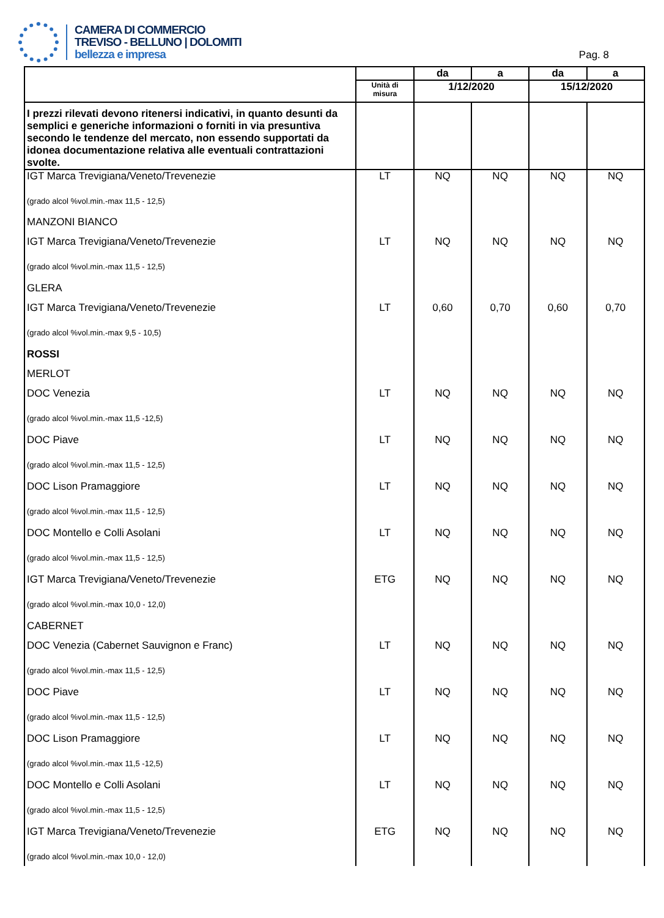CAMERA DI COMMERCIO
TREVISO - BELLUNO | DOLOMITI
bellezza e impresa
Pag. 8
| | | da | a | da | a |
| | Unità di misura | 1/12/2020 | | 15/12/2020 | |
| I prezzi rilevati devono ritenersi indicativi, in quanto desunti da semplici e generiche informazioni o forniti in via presuntiva secondo le tendenze del mercato, non essendo supportati da idonea documentazione relativa alle eventuali contrattazioni svolte. | | | | | |
| IGT Marca Trevigiana/Veneto/Trevenezie (grado alcol %vol.min.-max 11,5 - 12,5) | LT | NQ | NQ | NQ | NQ |
| MANZONI BIANCO | | | | | |
| IGT Marca Trevigiana/Veneto/Trevenezie (grado alcol %vol.min.-max 11,5 - 12,5) | LT | NQ | NQ | NQ | NQ |
| GLERA | | | | | |
| IGT Marca Trevigiana/Veneto/Trevenezie (grado alcol %vol.min.-max 9,5 - 10,5) | LT | 0,60 | 0,70 | 0,60 | 0,70 |
| ROSSI | | | | | |
| MERLOT | | | | | |
| DOC Venezia (grado alcol %vol.min.-max 11,5 -12,5) | LT | NQ | NQ | NQ | NQ |
| DOC Piave (grado alcol %vol.min.-max 11,5 - 12,5) | LT | NQ | NQ | NQ | NQ |
| DOC Lison Pramaggiore (grado alcol %vol.min.-max 11,5 - 12,5) | LT | NQ | NQ | NQ | NQ |
| DOC Montello e Colli Asolani (grado alcol %vol.min.-max 11,5 - 12,5) | LT | NQ | NQ | NQ | NQ |
| IGT Marca Trevigiana/Veneto/Trevenezie (grado alcol %vol.min.-max 10,0 - 12,0) | ETG | NQ | NQ | NQ | NQ |
| CABERNET | | | | | |
| DOC Venezia (Cabernet Sauvignon e Franc) (grado alcol %vol.min.-max 11,5 - 12,5) | LT | NQ | NQ | NQ | NQ |
| DOC Piave (grado alcol %vol.min.-max 11,5 - 12,5) | LT | NQ | NQ | NQ | NQ |
| DOC Lison Pramaggiore (grado alcol %vol.min.-max 11,5 -12,5) | LT | NQ | NQ | NQ | NQ |
| DOC Montello e Colli Asolani (grado alcol %vol.min.-max 11,5 - 12,5) | LT | NQ | NQ | NQ | NQ |
| IGT Marca Trevigiana/Veneto/Trevenezie (grado alcol %vol.min.-max 10,0 - 12,0) | ETG | NQ | NQ | NQ | NQ |